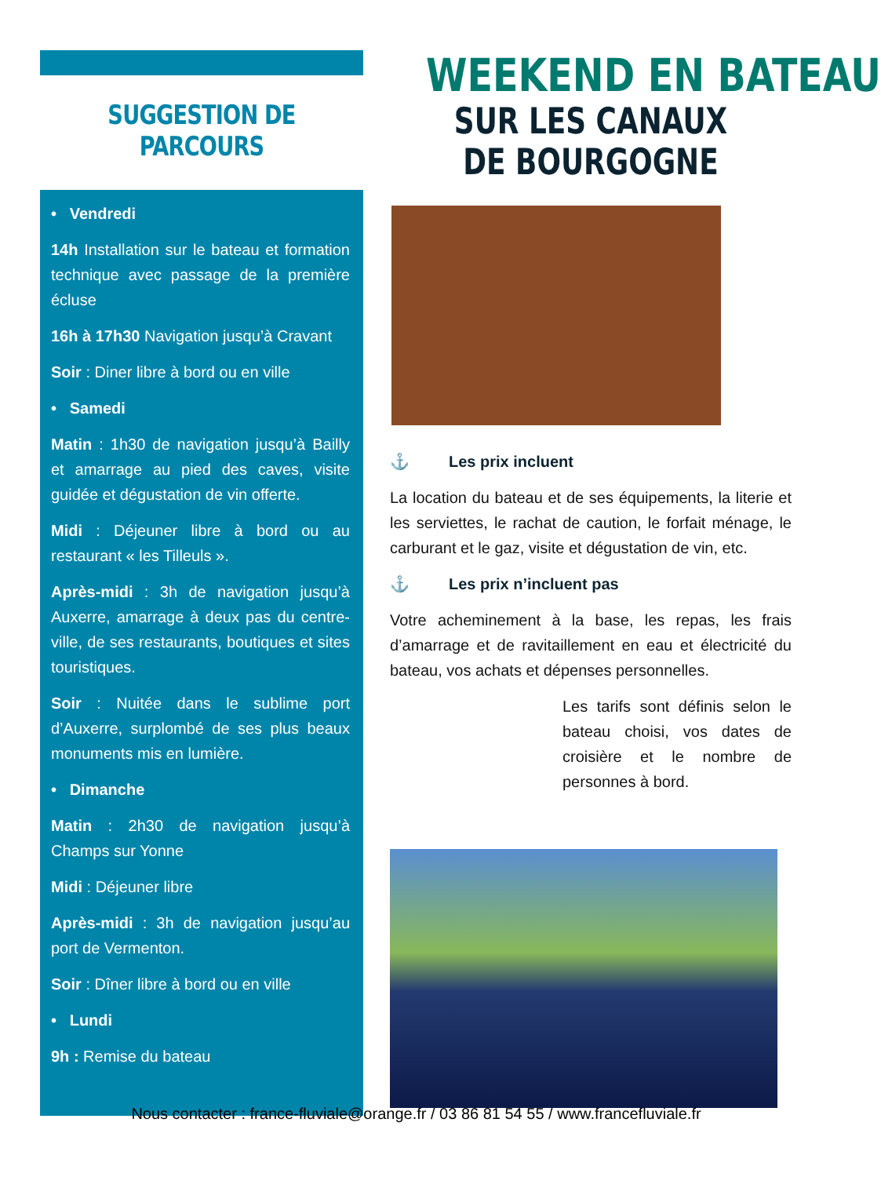SUGGESTION DE PARCOURS
• Vendredi
14h Installation sur le bateau et formation technique avec passage de la première écluse
16h à 17h30 Navigation jusqu’à Cravant
Soir : Diner libre à bord ou en ville
• Samedi
Matin : 1h30 de navigation jusqu’à Bailly et amarrage au pied des caves, visite guidée et dégustation de vin offerte.
Midi : Déjeuner libre à bord ou au restaurant « les Tilleuls ».
Après-midi : 3h de navigation jusqu’à Auxerre, amarrage à deux pas du centre-ville, de ses restaurants, boutiques et sites touristiques.
Soir : Nuitée dans le sublime port d’Auxerre, surplombé de ses plus beaux monuments mis en lumière.
• Dimanche
Matin : 2h30 de navigation jusqu’à Champs sur Yonne
Midi : Déjeuner libre
Après-midi : 3h de navigation jusqu’au port de Vermenton.
Soir : Dîner libre à bord ou en ville
• Lundi
9h : Remise du bateau
WEEKEND EN BATEAU
SUR LES CANAUX DE BOURGOGNE
⚓ Les prix incluent
La location du bateau et de ses équipements, la literie et les serviettes, le rachat de caution, le forfait ménage, le carburant et le gaz, visite et dégustation de vin, etc.
⚓ Les prix n’incluent pas
Votre acheminement à la base, les repas, les frais d’amarrage et de ravitaillement en eau et électricité du bateau, vos achats et dépenses personnelles.
Les tarifs sont définis selon le bateau choisi, vos dates de croisière et le nombre de personnes à bord.
Nous contacter : france-fluviale@orange.fr / 03 86 81 54 55 / www.francefluviale.fr